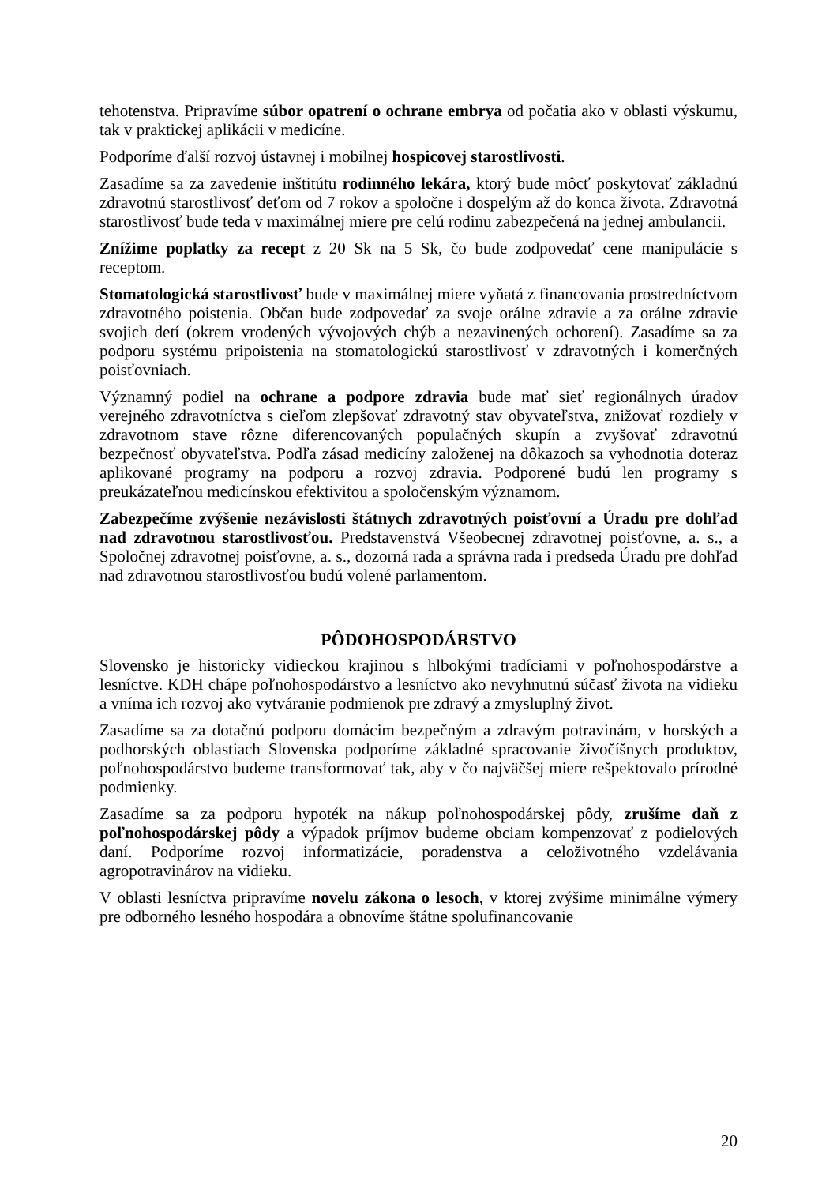tehotenstva. Pripravíme súbor opatrení o ochrane embrya od počatia ako v oblasti výskumu, tak v praktickej aplikácii v medicíne.
Podporíme ďalší rozvoj ústavnej i mobilnej hospicovej starostlivosti.
Zasadíme sa za zavedenie inštitútu rodinného lekára, ktorý bude môcť poskytovať základnú zdravotnú starostlivosť deťom od 7 rokov a spoločne i dospelým až do konca života. Zdravotná starostlivosť bude teda v maximálnej miere pre celú rodinu zabezpečená na jednej ambulancii.
Znížime poplatky za recept z 20 Sk na 5 Sk, čo bude zodpovedať cene manipulácie s receptom.
Stomatologická starostlivosť bude v maximálnej miere vyňatá z financovania prostredníctvom zdravotného poistenia. Občan bude zodpovedať za svoje orálne zdravie a za orálne zdravie svojich detí (okrem vrodených vývojových chýb a nezavinených ochorení). Zasadíme sa za podporu systému pripoistenia na stomatologickú starostlivosť v zdravotných i komerčných poisťovniach.
Významný podiel na ochrane a podpore zdravia bude mať sieť regionálnych úradov verejného zdravotníctva s cieľom zlepšovať zdravotný stav obyvateľstva, znižovať rozdiely v zdravotnom stave rôzne diferencovaných populačných skupín a zvyšovať zdravotnú bezpečnosť obyvateľstva. Podľa zásad medicíny založenej na dôkazoch sa vyhodnotia doteraz aplikované programy na podporu a rozvoj zdravia. Podporené budú len programy s preukázateľnou medicínskou efektivitou a spoločenským významom.
Zabezpečíme zvýšenie nezávislosti štátnych zdravotných poisťovní a Úradu pre dohľad nad zdravotnou starostlivosťou. Predstavenstvá Všeobecnej zdravotnej poisťovne, a. s., a Spoločnej zdravotnej poisťovne, a. s., dozorná rada a správna rada i predseda Úradu pre dohľad nad zdravotnou starostlivosťou budú volené parlamentom.
PÔDOHOSPODÁRSTVO
Slovensko je historicky vidieckou krajinou s hlbokými tradíciami v poľnohospodárstve a lesníctve. KDH chápe poľnohospodárstvo a lesníctvo ako nevyhnutnú súčasť života na vidieku a vníma ich rozvoj ako vytváranie podmienok pre zdravý a zmysluplný život.
Zasadíme sa za dotačnú podporu domácim bezpečným a zdravým potravinám, v horských a podhorských oblastiach Slovenska podporíme základné spracovanie živočíšnych produktov, poľnohospodárstvo budeme transformovať tak, aby v čo najväčšej miere rešpektovalo prírodné podmienky.
Zasadíme sa za podporu hypoték na nákup poľnohospodárskej pôdy, zrušíme daň z poľnohospodárskej pôdy a výpadok príjmov budeme obciam kompenzovať z podielových daní. Podporíme rozvoj informatizácie, poradenstva a celoživotného vzdelávania agropotravinárov na vidieku.
V oblasti lesníctva pripravíme novelu zákona o lesoch, v ktorej zvýšime minimálne výmery pre odborného lesného hospodára a obnovíme štátne spolufinancovanie
20